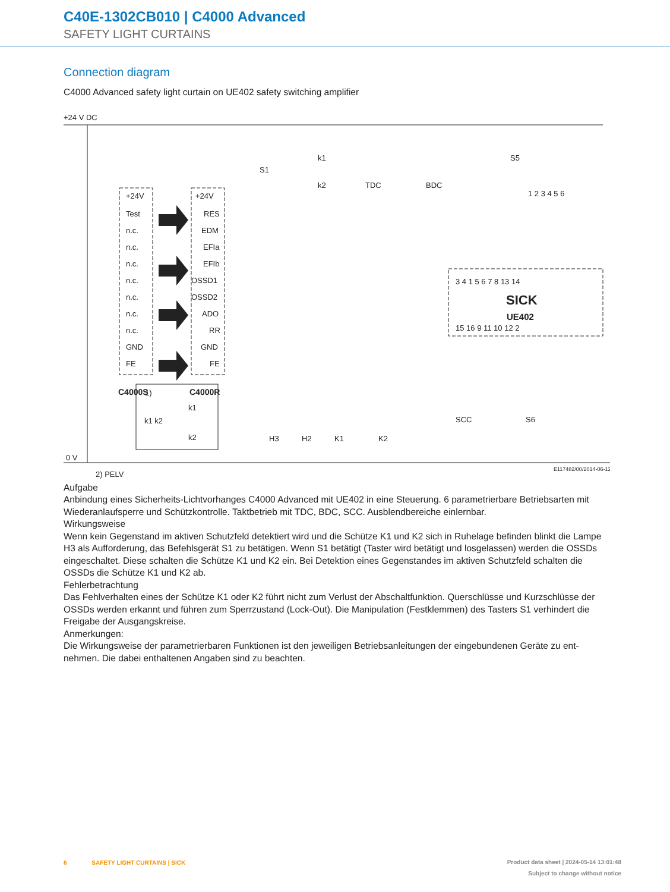C40E-1302CB010 | C4000 Advanced
SAFETY LIGHT CURTAINS
Connection diagram
C4000 Advanced safety light curtain on UE402 safety switching amplifier
+24 V DC
0 V
2) PELV
+24V
Test
n.c.
n.c.
n.c.
n.c.
n.c.
n.c.
n.c.
GND
FE
+24V
RES
EDM
EFIa
EFIb
OSSD1
OSSD2
ADO
RR
GND
FE
C4000S
C4000R
S1
k1
k2
TDC
BDC
S5
1 2 3 4 5 6
3 4 1 5 6 7 8 13 14
SICK
UE402
15 16 9 11 10 12 2
SCC
S6
H3
H2
K1
K2
1)
k1 k2
k1
k2
E117482/00/2014-06-12
Aufgabe
Anbindung eines Sicherheits-Lichtvorhanges C4000 Advanced mit UE402 in eine Steuerung. 6 parametrierbare Betriebsarten mit Wiederanlaufsperre und Schützkontrolle. Taktbetrieb mit TDC, BDC, SCC. Ausblendbereiche einlernbar.
Wirkungsweise
Wenn kein Gegenstand im aktiven Schutzfeld detektiert wird und die Schütze K1 und K2 sich in Ruhelage befinden blinkt die Lampe H3 als Aufforderung, das Befehlsgerät S1 zu betätigen. Wenn S1 betätigt (Taster wird betätigt und losgelassen) werden die OSSDs eingeschaltet. Diese schalten die Schütze K1 und K2 ein. Bei Detektion eines Gegenstandes im aktiven Schutzfeld schalten die OSSDs die Schütze K1 und K2 ab.
Fehlerbetrachtung
Das Fehlverhalten eines der Schütze K1 oder K2 führt nicht zum Verlust der Abschaltfunktion. Querschlüsse und Kurzschlüsse der OSSDs werden erkannt und führen zum Sperrzustand (Lock-Out). Die Manipulation (Festklemmen) des Tasters S1 verhindert die Freigabe der Ausgangskreise.
Anmerkungen:
Die Wirkungsweise der parametrierbaren Funktionen ist den jeweiligen Betriebsanleitungen der eingebundenen Geräte zu ent-nehmen. Die dabei enthaltenen Angaben sind zu beachten.
6 SAFETY LIGHT CURTAINS | SICK Product data sheet | 2024-05-14 13:01:48
Subject to change without notice